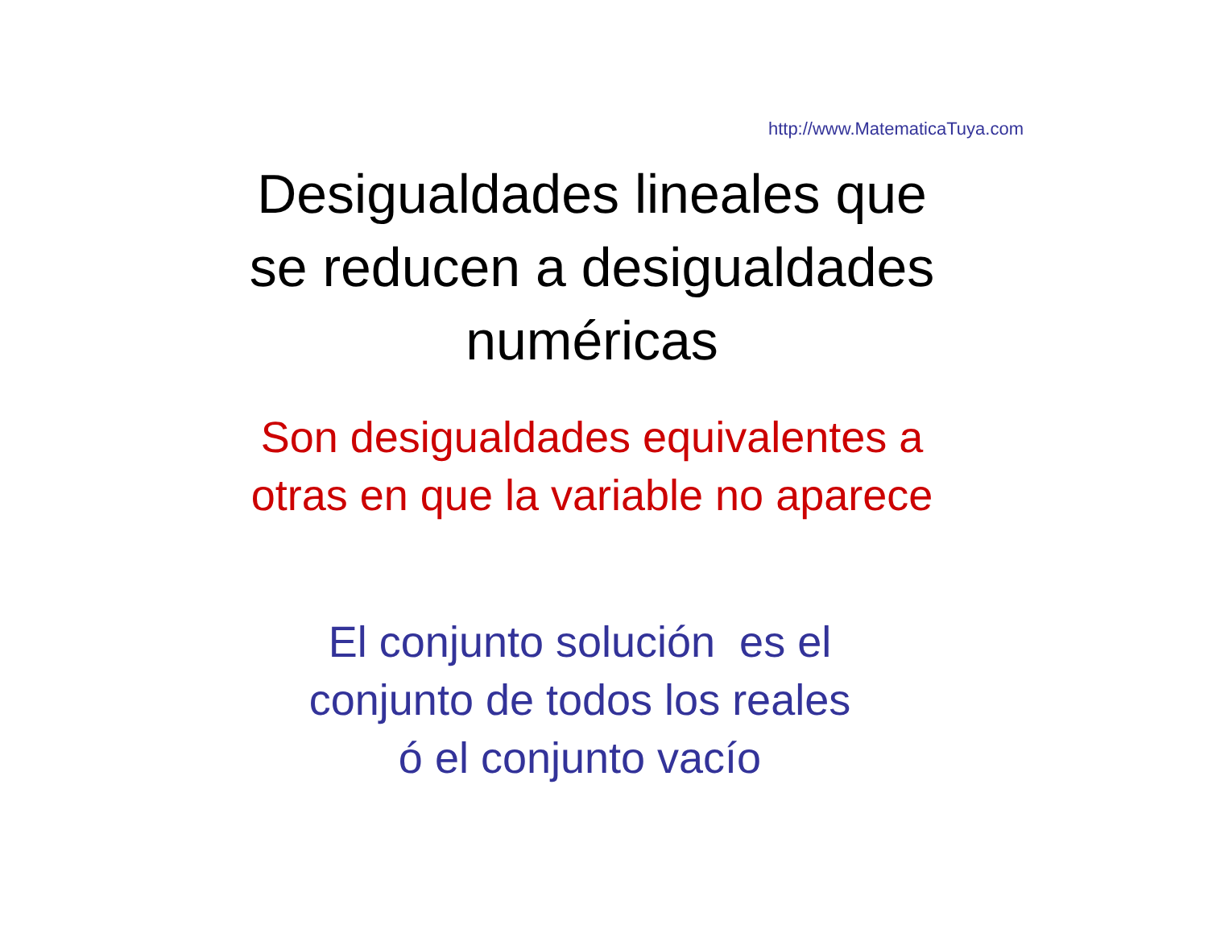http://www.MatematicaTuya.com
Desigualdades lineales que
se reducen a desigualdades
numéricas
Son desigualdades equivalentes a
otras en que la variable no aparece
El conjunto solución es el
conjunto de todos los reales
ó el conjunto vacío